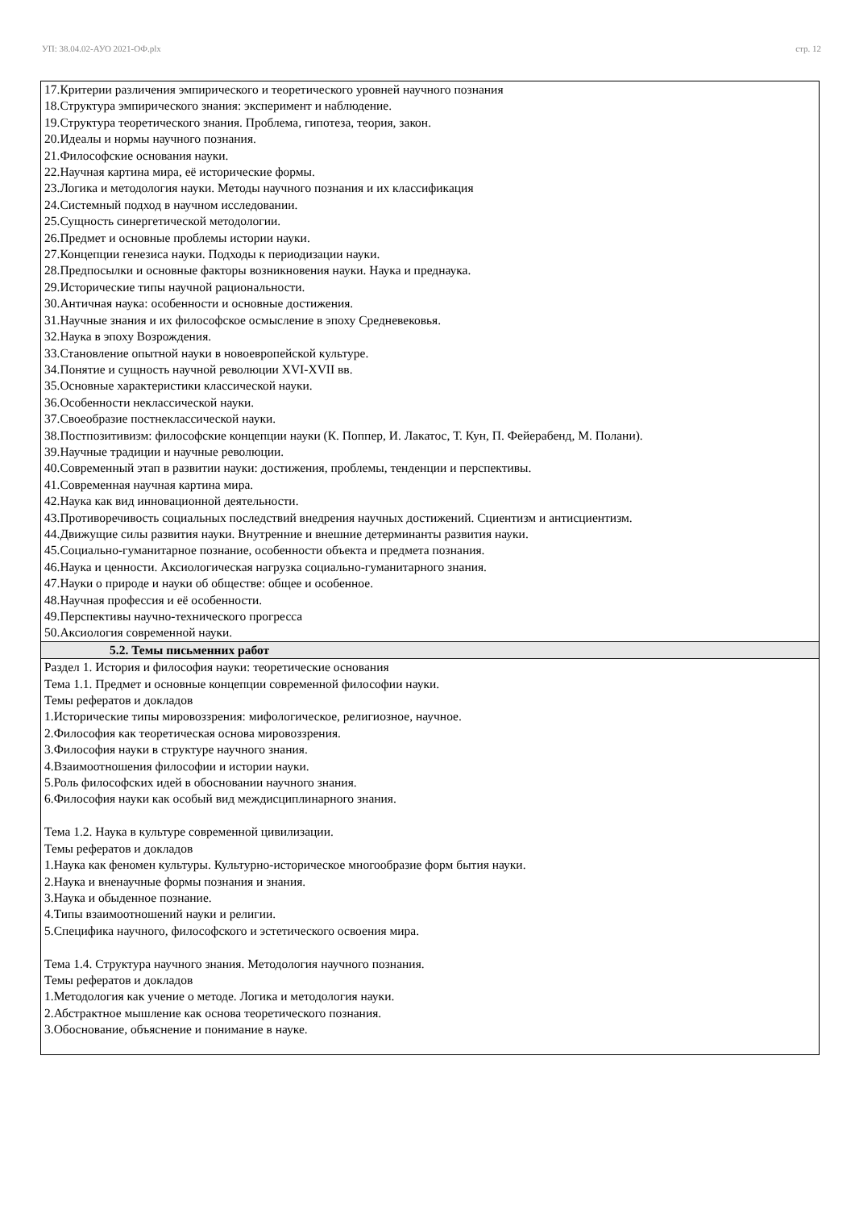УП: 38.04.02-АУО 2021-ОФ.plx стр. 12
| 17.Критерии различения эмпирического и теоретического уровней научного познания 18.Структура эмпирического знания: эксперимент и наблюдение. 19.Структура теоретического знания. Проблема, гипотеза, теория, закон. 20.Идеалы и нормы научного познания. 21.Философские основания науки. 22.Научная картина мира, её исторические формы. 23.Логика и методология науки. Методы научного познания и их классификация 24.Системный подход в научном исследовании. 25.Сущность синергетической методологии. 26.Предмет и основные проблемы истории науки. 27.Концепции генезиса науки. Подходы к периодизации науки. 28.Предпосылки и основные факторы возникновения науки. Наука и преднаука. 29.Исторические типы научной рациональности. 30.Античная наука: особенности и основные достижения. 31.Научные знания и их философское осмысление в эпоху Средневековья. 32.Наука в эпоху Возрождения. 33.Становление опытной науки в новоевропейской культуре. 34.Понятие и сущность научной революции XVI-XVII вв. 35.Основные характеристики классической науки. 36.Особенности неклассической науки. 37.Своеобразие постнеклассической науки. 38.Постпозитивизм: философские концепции науки (К. Поппер, И. Лакатос, Т. Кун, П. Фейерабенд, М. Полани). 39.Научные традиции и научные революции. 40.Современный этап в развитии науки: достижения, проблемы, тенденции и перспективы. 41.Современная научная картина мира. 42.Наука как вид инновационной деятельности. 43.Противоречивость социальных последствий внедрения научных достижений. Сциентизм и антисциентизм. 44.Движущие силы развития науки. Внутренние и внешние детерминанты развития науки. 45.Социально-гуманитарное познание, особенности объекта и предмета познания. 46.Наука и ценности. Аксиологическая нагрузка социально-гуманитарного знания. 47.Науки о природе и науки об обществе: общее и особенное. 48.Научная профессия и её особенности. 49.Перспективы научно-технического прогресса 50.Аксиология современной науки. |
| 5.2. Темы письменних работ |
| Раздел 1. История и философия науки: теоретические основания Тема 1.1. Предмет и основные концепции современной философии науки. Темы рефератов и докладов 1.Исторические типы мировоззрения: мифологическое, религиозное, научное. 2.Философия как теоретическая основа мировоззрения. 3.Философия науки в структуре научного знания. 4.Взаимоотношения философии и истории науки. 5.Роль философских идей в обосновании научного знания. 6.Философия науки как особый вид междисциплинарного знания. Тема 1.2. Наука в культуре современной цивилизации. Темы рефератов и докладов 1.Наука как феномен культуры. Культурно-историческое многообразие форм бытия науки. 2.Наука и вненаучные формы познания и знания. 3.Наука и обыденное познание. 4.Типы взаимоотношений науки и религии. 5.Специфика научного, философского и эстетического освоения мира. Тема 1.4. Структура научного знания. Методология научного познания. Темы рефератов и докладов 1.Методология как учение о методе. Логика и методология науки. 2.Абстрактное мышление как основа теоретического познания. 3.Обоснование, объяснение и понимание в науке. |